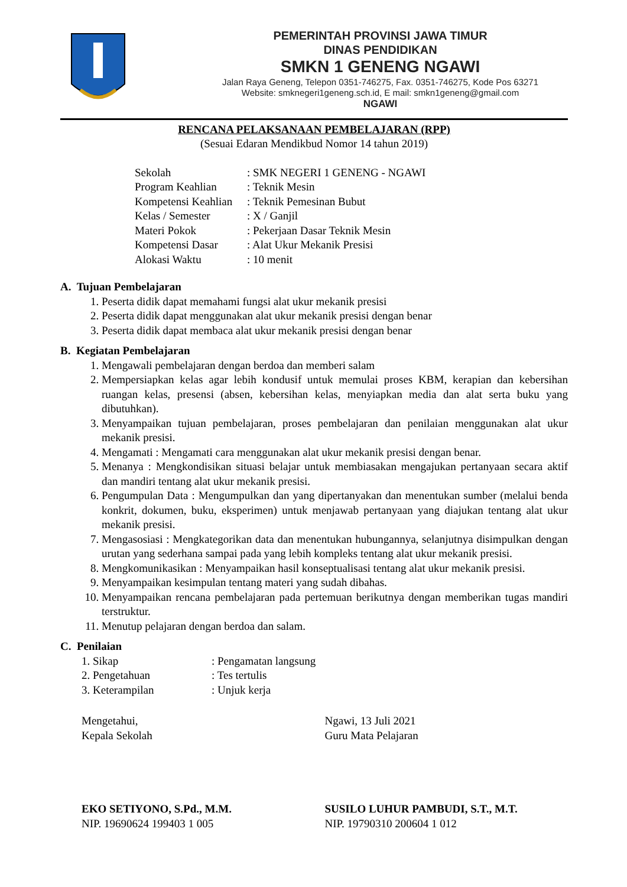PEMERINTAH PROVINSI JAWA TIMUR
DINAS PENDIDIKAN
SMKN 1 GENENG NGAWI
Jalan Raya Geneng, Telepon 0351-746275, Fax. 0351-746275, Kode Pos 63271
Website: smknegeri1geneng.sch.id, E mail: smkn1geneng@gmail.com
NGAWI
RENCANA PELAKSANAAN PEMBELAJARAN (RPP)
(Sesuai Edaran Mendikbud Nomor 14 tahun 2019)
| Sekolah | : SMK NEGERI 1 GENENG - NGAWI |
| Program Keahlian | : Teknik Mesin |
| Kompetensi Keahlian | : Teknik Pemesinan Bubut |
| Kelas / Semester | : X / Ganjil |
| Materi Pokok | : Pekerjaan Dasar Teknik Mesin |
| Kompetensi Dasar | : Alat Ukur Mekanik Presisi |
| Alokasi Waktu | : 10 menit |
A. Tujuan Pembelajaran
1. Peserta didik dapat memahami fungsi alat ukur mekanik presisi
2. Peserta didik dapat menggunakan alat ukur mekanik presisi dengan benar
3. Peserta didik dapat membaca alat ukur mekanik presisi dengan benar
B. Kegiatan Pembelajaran
1. Mengawali pembelajaran dengan berdoa dan memberi salam
2. Mempersiapkan kelas agar lebih kondusif untuk memulai proses KBM, kerapian dan kebersihan ruangan kelas, presensi (absen, kebersihan kelas, menyiapkan media dan alat serta buku yang dibutuhkan).
3. Menyampaikan tujuan pembelajaran, proses pembelajaran dan penilaian menggunakan alat ukur mekanik presisi.
4. Mengamati : Mengamati cara menggunakan alat ukur mekanik presisi dengan benar.
5. Menanya : Mengkondisikan situasi belajar untuk membiasakan mengajukan pertanyaan secara aktif dan mandiri tentang alat ukur mekanik presisi.
6. Pengumpulan Data : Mengumpulkan dan yang dipertanyakan dan menentukan sumber (melalui benda konkrit, dokumen, buku, eksperimen) untuk menjawab pertanyaan yang diajukan tentang alat ukur mekanik presisi.
7. Mengasosiasi : Mengkategorikan data dan menentukan hubungannya, selanjutnya disimpulkan dengan urutan yang sederhana sampai pada yang lebih kompleks tentang alat ukur mekanik presisi.
8. Mengkomunikasikan : Menyampaikan hasil konseptualisasi tentang alat ukur mekanik presisi.
9. Menyampaikan kesimpulan tentang materi yang sudah dibahas.
10. Menyampaikan rencana pembelajaran pada pertemuan berikutnya dengan memberikan tugas mandiri terstruktur.
11. Menutup pelajaran dengan berdoa dan salam.
C. Penilaian
| 1. Sikap | : Pengamatan langsung |
| 2. Pengetahuan | : Tes tertulis |
| 3. Keterampilan | : Unjuk kerja |
Mengetahui,
Kepala Sekolah
Ngawi, 13 Juli 2021
Guru Mata Pelajaran
EKO SETIYONO, S.Pd., M.M.
NIP. 19690624 199403 1 005
SUSILO LUHUR PAMBUDI, S.T., M.T.
NIP. 19790310 200604 1 012